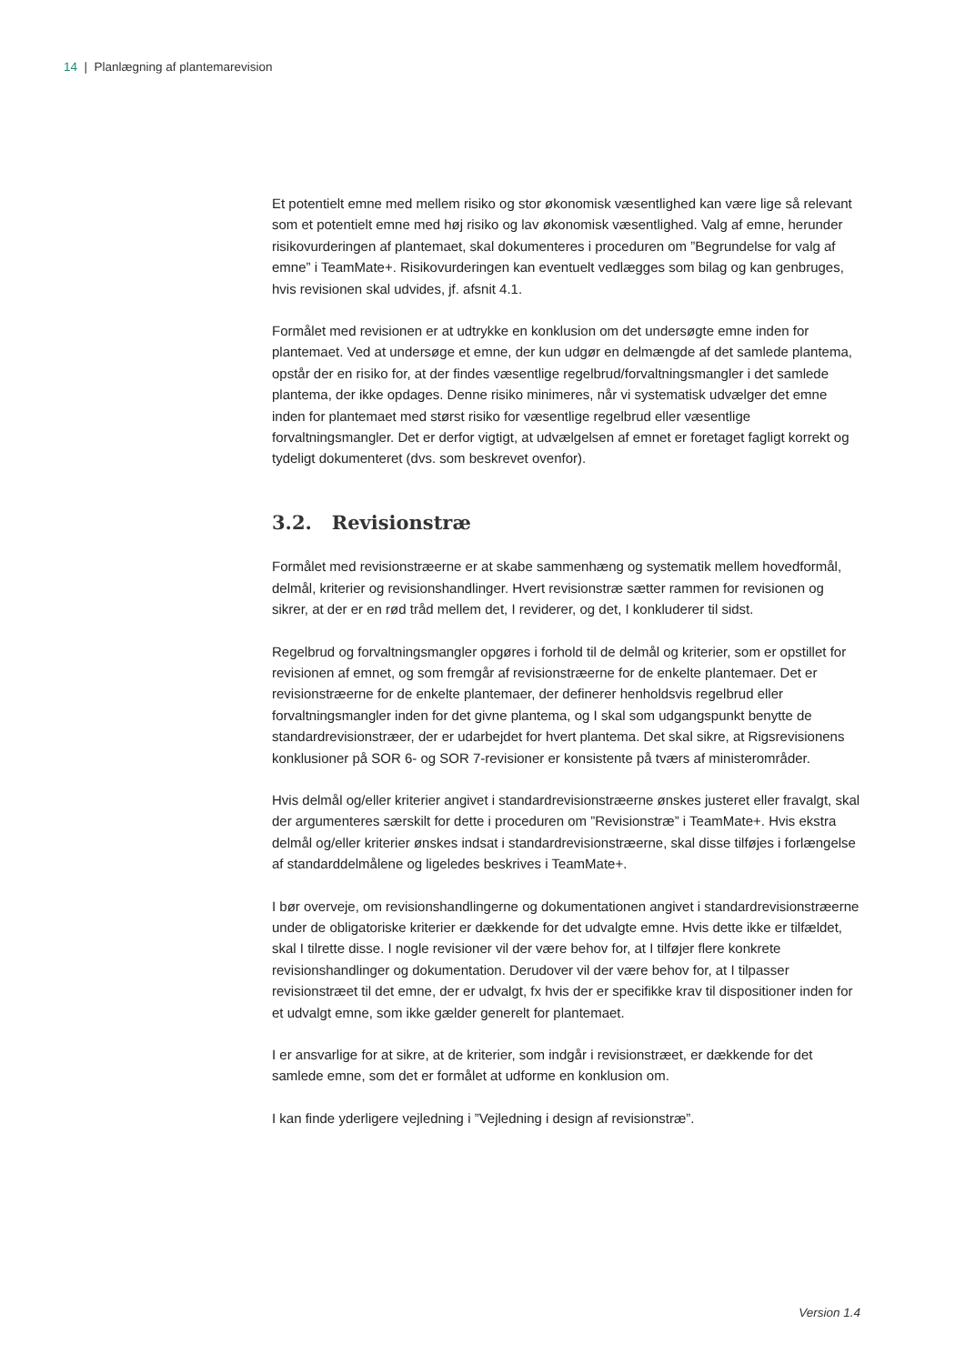14 | Planlægning af plantemarevision
Et potentielt emne med mellem risiko og stor økonomisk væsentlighed kan være lige så relevant som et potentielt emne med høj risiko og lav økonomisk væsentlighed. Valg af emne, herunder risikovurderingen af plantemaet, skal dokumenteres i proceduren om ”Begrundelse for valg af emne” i TeamMate+. Risikovurderingen kan eventuelt vedlægges som bilag og kan genbruges, hvis revisionen skal udvides, jf. afsnit 4.1.
Formålet med revisionen er at udtrykke en konklusion om det undersøgte emne inden for plantemaet. Ved at undersøge et emne, der kun udgør en delmængde af det samlede plantema, opstår der en risiko for, at der findes væsentlige regelbrud/forvaltningsmangler i det samlede plantema, der ikke opdages. Denne risiko minimeres, når vi systematisk udvælger det emne inden for plantemaet med størst risiko for væsentlige regelbrud eller væsentlige forvaltningsmangler. Det er derfor vigtigt, at udvælgelsen af emnet er foretaget fagligt korrekt og tydeligt dokumenteret (dvs. som beskrevet ovenfor).
3.2. Revisionstræ
Formålet med revisionstræerne er at skabe sammenhæng og systematik mellem hovedformål, delmål, kriterier og revisionshandlinger. Hvert revisionstræ sætter rammen for revisionen og sikrer, at der er en rød tråd mellem det, I reviderer, og det, I konkluderer til sidst.
Regelbrud og forvaltningsmangler opgøres i forhold til de delmål og kriterier, som er opstillet for revisionen af emnet, og som fremgår af revisionstræerne for de enkelte plantemaer. Det er revisionstræerne for de enkelte plantemaer, der definerer henholdsvis regelbrud eller forvaltningsmangler inden for det givne plantema, og I skal som udgangspunkt benytte de standardrevisionstræer, der er udarbejdet for hvert plantema. Det skal sikre, at Rigsrevisionens konklusioner på SOR 6- og SOR 7-revisioner er konsistente på tværs af ministerområder.
Hvis delmål og/eller kriterier angivet i standardrevisionstræerne ønskes justeret eller fravalgt, skal der argumenteres særskilt for dette i proceduren om ”Revisionstræ” i TeamMate+. Hvis ekstra delmål og/eller kriterier ønskes indsat i standardrevisionstræerne, skal disse tilføjes i forlængelse af standarddelmålene og ligeledes beskrives i TeamMate+.
I bør overveje, om revisionshandlingerne og dokumentationen angivet i standardrevisionstræerne under de obligatoriske kriterier er dækkende for det udvalgte emne. Hvis dette ikke er tilfældet, skal I tilrette disse. I nogle revisioner vil der være behov for, at I tilføjer flere konkrete revisionshandlinger og dokumentation. Derudover vil der være behov for, at I tilpasser revisionstræet til det emne, der er udvalgt, fx hvis der er specifikke krav til dispositioner inden for et udvalgt emne, som ikke gælder generelt for plantemaet.
I er ansvarlige for at sikre, at de kriterier, som indgår i revisionstræet, er dækkende for det samlede emne, som det er formålet at udforme en konklusion om.
I kan finde yderligere vejledning i ”Vejledning i design af revisionstræ”.
Version 1.4